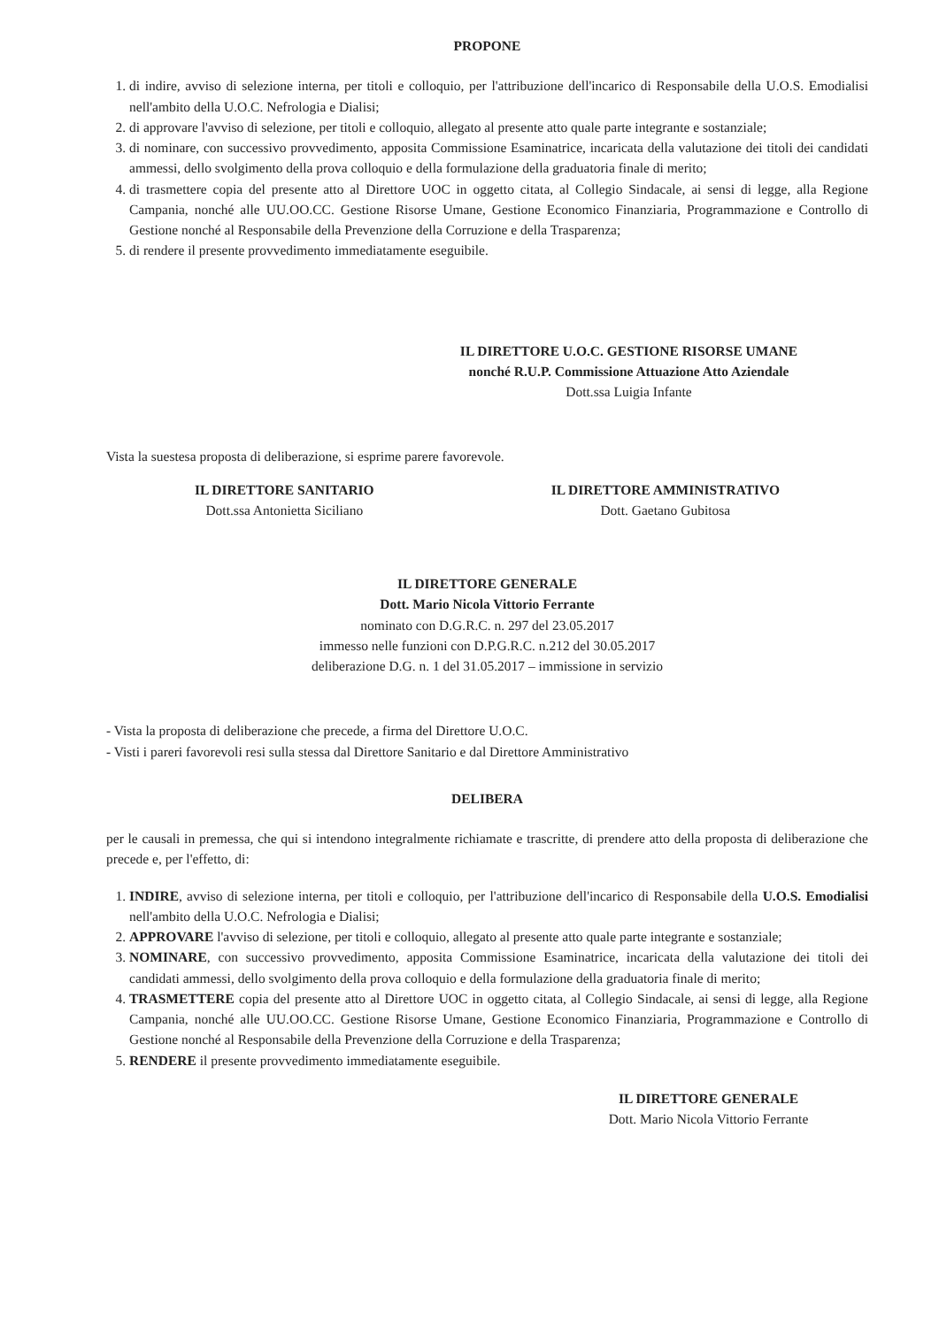PROPONE
1. di indire, avviso di selezione interna, per titoli e colloquio, per l'attribuzione dell'incarico di Responsabile della U.O.S. Emodialisi nell'ambito della U.O.C. Nefrologia e Dialisi;
2. di approvare l'avviso di selezione, per titoli e colloquio, allegato al presente atto quale parte integrante e sostanziale;
3. di nominare, con successivo provvedimento, apposita Commissione Esaminatrice, incaricata della valutazione dei titoli dei candidati ammessi, dello svolgimento della prova colloquio e della formulazione della graduatoria finale di merito;
4. di trasmettere copia del presente atto al Direttore UOC in oggetto citata, al Collegio Sindacale, ai sensi di legge, alla Regione Campania, nonché alle UU.OO.CC. Gestione Risorse Umane, Gestione Economico Finanziaria, Programmazione e Controllo di Gestione nonché al Responsabile della Prevenzione della Corruzione e della Trasparenza;
5. di rendere il presente provvedimento immediatamente eseguibile.
IL DIRETTORE U.O.C. GESTIONE RISORSE UMANE
nonché R.U.P. Commissione Attuazione Atto Aziendale
Dott.ssa Luigia Infante
Vista la suestesa proposta di deliberazione, si esprime parere favorevole.
IL DIRETTORE SANITARIO
Dott.ssa Antonietta Siciliano
IL DIRETTORE AMMINISTRATIVO
Dott. Gaetano Gubitosa
IL DIRETTORE GENERALE
Dott. Mario Nicola Vittorio Ferrante
nominato con D.G.R.C. n. 297 del 23.05.2017
immesso nelle funzioni con D.P.G.R.C. n.212 del 30.05.2017
deliberazione D.G. n. 1 del 31.05.2017 – immissione in servizio
- Vista la proposta di deliberazione che precede, a firma del Direttore U.O.C.
- Visti i pareri favorevoli resi sulla stessa dal Direttore Sanitario e dal Direttore Amministrativo
DELIBERA
per le causali in premessa, che qui si intendono integralmente richiamate e trascritte, di prendere atto della proposta di deliberazione che precede e, per l'effetto, di:
1. INDIRE, avviso di selezione interna, per titoli e colloquio, per l'attribuzione dell'incarico di Responsabile della U.O.S. Emodialisi nell'ambito della U.O.C. Nefrologia e Dialisi;
2. APPROVARE l'avviso di selezione, per titoli e colloquio, allegato al presente atto quale parte integrante e sostanziale;
3. NOMINARE, con successivo provvedimento, apposita Commissione Esaminatrice, incaricata della valutazione dei titoli dei candidati ammessi, dello svolgimento della prova colloquio e della formulazione della graduatoria finale di merito;
4. TRASMETTERE copia del presente atto al Direttore UOC in oggetto citata, al Collegio Sindacale, ai sensi di legge, alla Regione Campania, nonché alle UU.OO.CC. Gestione Risorse Umane, Gestione Economico Finanziaria, Programmazione e Controllo di Gestione nonché al Responsabile della Prevenzione della Corruzione e della Trasparenza;
5. RENDERE il presente provvedimento immediatamente eseguibile.
IL DIRETTORE GENERALE
Dott. Mario Nicola Vittorio Ferrante